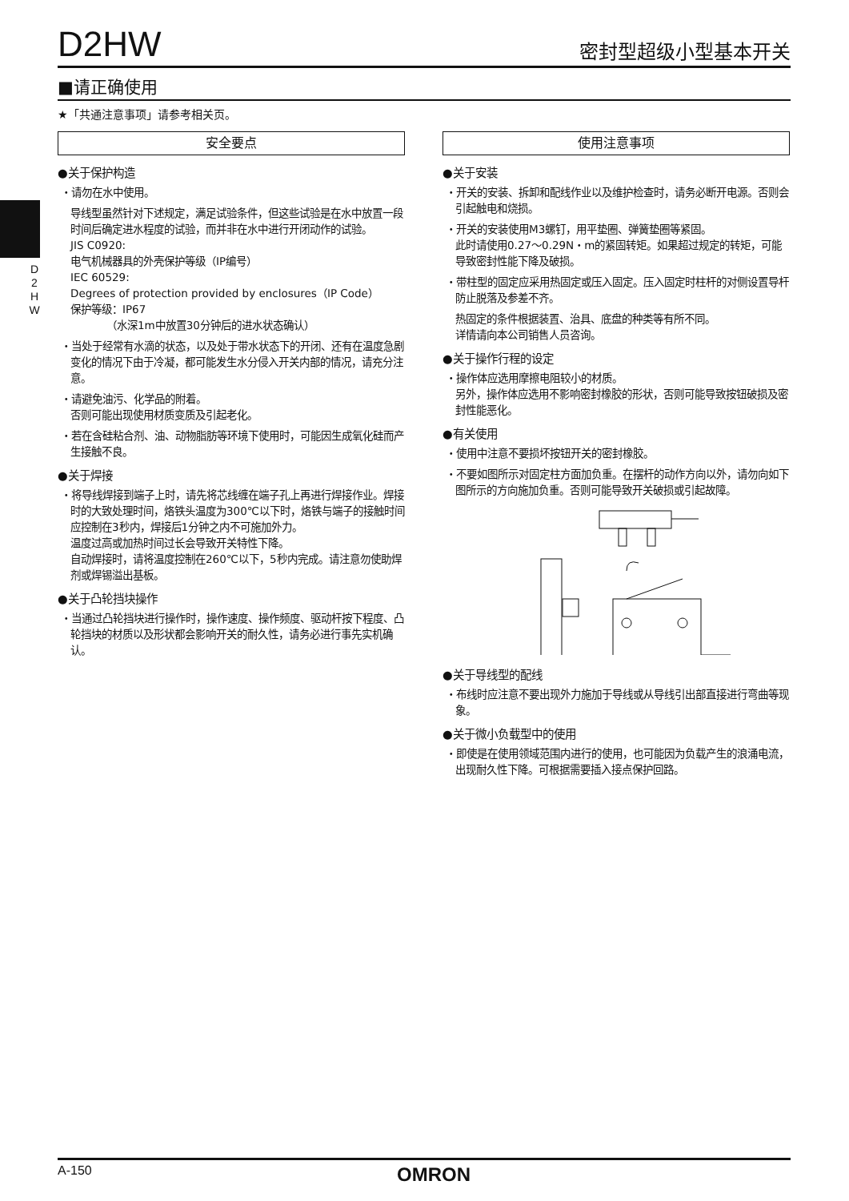D2HW
密封型超级小型基本开关
■请正确使用
★「共通注意事项」请参考相关页。
D
2
H
W
安全要点
●关于保护构造
・请勿在水中使用。
导线型虽然针对下述规定，满足试验条件，但这些试验是在水中放置一段时间后确定进水程度的试验，而并非在水中进行开闭动作的试验。
JIS C0920:
电气机械器具的外壳保护等级（IP编号）
IEC 60529:
Degrees of protection provided by enclosures（IP Code）
保护等级：IP67
　　　　（水深1m中放置30分钟后的进水状态确认）
・当处于经常有水滴的状态，以及处于带水状态下的开闭、还有在温度急剧变化的情况下由于冷凝，都可能发生水分侵入开关内部的情况，请充分注意。
・请避免油污、化学品的附着。
否则可能出现使用材质变质及引起老化。
・若在含硅粘合剂、油、动物脂肪等环境下使用时，可能因生成氧化硅而产生接触不良。
●关于焊接
・将导线焊接到端子上时，请先将芯线缠在端子孔上再进行焊接作业。焊接时的大致处理时间，烙铁头温度为300℃以下时，烙铁与端子的接触时间应控制在3秒内，焊接后1分钟之内不可施加外力。
温度过高或加热时间过长会导致开关特性下降。
自动焊接时，请将温度控制在260℃以下，5秒内完成。请注意勿使助焊剂或焊锡溢出基板。
●关于凸轮挡块操作
・当通过凸轮挡块进行操作时，操作速度、操作频度、驱动杆按下程度、凸轮挡块的材质以及形状都会影响开关的耐久性，请务必进行事先实机确认。
使用注意事项
●关于安装
・开关的安装、拆卸和配线作业以及维护检查时，请务必断开电源。否则会引起触电和烧损。
・开关的安装使用M3螺钉，用平垫圈、弹簧垫圈等紧固。
此时请使用0.27～0.29N・m的紧固转矩。如果超过规定的转矩，可能导致密封性能下降及破损。
・带柱型的固定应采用热固定或压入固定。压入固定时柱杆的对侧设置导杆防止脱落及参差不齐。
热固定的条件根据装置、治具、底盘的种类等有所不同。
详情请向本公司销售人员咨询。
●关于操作行程的设定
・操作体应选用摩擦电阻较小的材质。
另外，操作体应选用不影响密封橡胶的形状，否则可能导致按钮破损及密封性能恶化。
●有关使用
・使用中注意不要损坏按钮开关的密封橡胶。
・不要如图所示对固定柱方面加负重。在摆杆的动作方向以外，请勿向如下图所示的方向施加负重。否则可能导致开关破损或引起故障。
●关于导线型的配线
・布线时应注意不要出现外力施加于导线或从导线引出部直接进行弯曲等现象。
●关于微小负载型中的使用
・即使是在使用领域范围内进行的使用，也可能因为负载产生的浪涌电流，出现耐久性下降。可根据需要插入接点保护回路。
A-150 OMRON